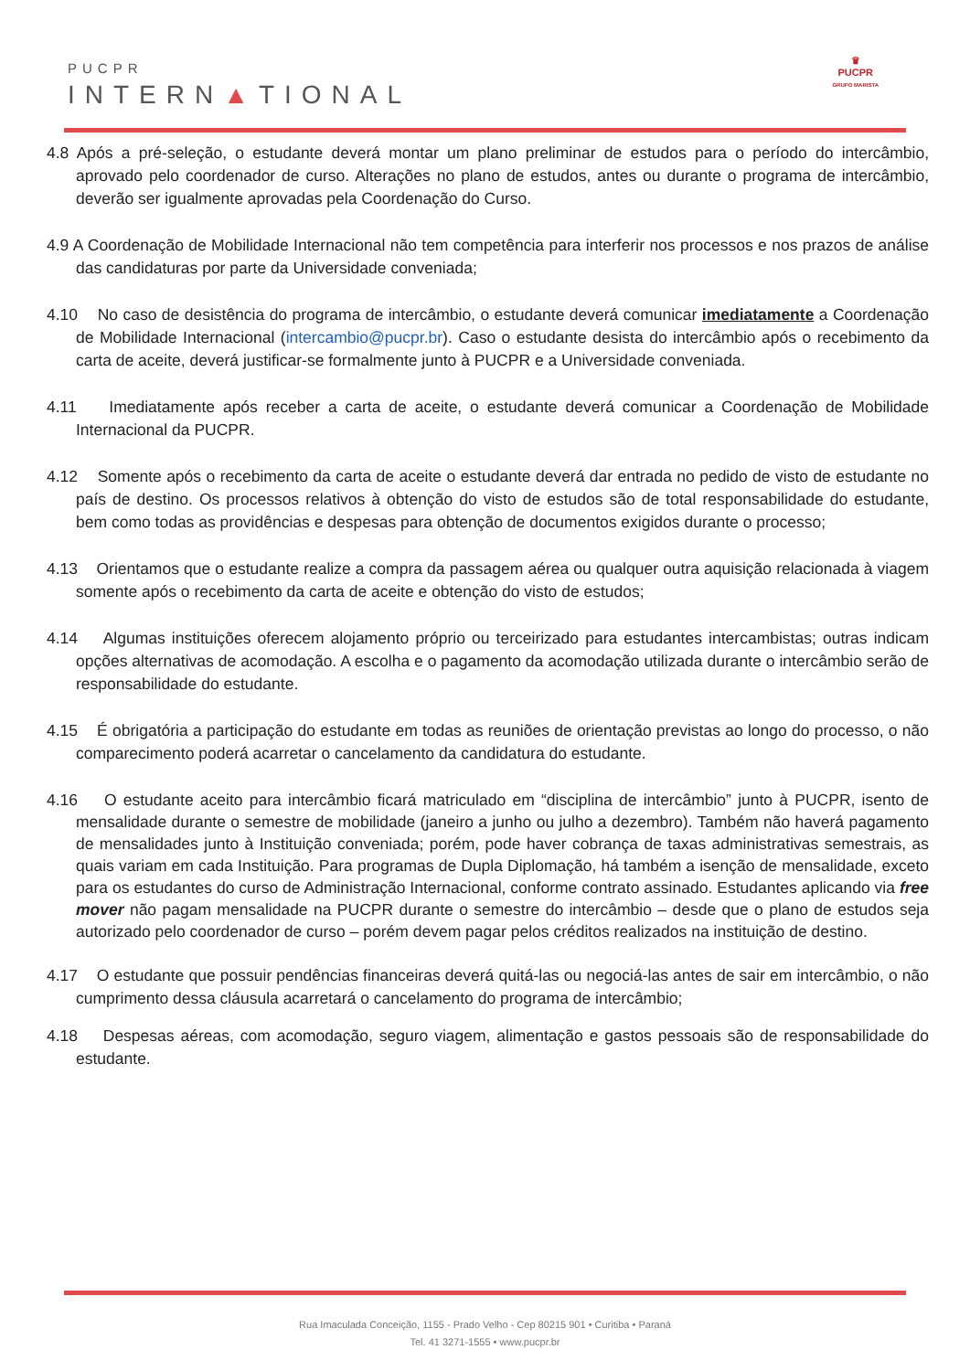PUCPR
INTERN▲TIONAL
♛
PUCPR
GRUPO MARISTA
4.8 Após a pré-seleção, o estudante deverá montar um plano preliminar de estudos para o período do intercâmbio, aprovado pelo coordenador de curso. Alterações no plano de estudos, antes ou durante o programa de intercâmbio, deverão ser igualmente aprovadas pela Coordenação do Curso.
4.9 A Coordenação de Mobilidade Internacional não tem competência para interferir nos processos e nos prazos de análise das candidaturas por parte da Universidade conveniada;
4.10 No caso de desistência do programa de intercâmbio, o estudante deverá comunicar imediatamente a Coordenação de Mobilidade Internacional (intercambio@pucpr.br). Caso o estudante desista do intercâmbio após o recebimento da carta de aceite, deverá justificar-se formalmente junto à PUCPR e a Universidade conveniada.
4.11 Imediatamente após receber a carta de aceite, o estudante deverá comunicar a Coordenação de Mobilidade Internacional da PUCPR.
4.12 Somente após o recebimento da carta de aceite o estudante deverá dar entrada no pedido de visto de estudante no país de destino. Os processos relativos à obtenção do visto de estudos são de total responsabilidade do estudante, bem como todas as providências e despesas para obtenção de documentos exigidos durante o processo;
4.13 Orientamos que o estudante realize a compra da passagem aérea ou qualquer outra aquisição relacionada à viagem somente após o recebimento da carta de aceite e obtenção do visto de estudos;
4.14 Algumas instituições oferecem alojamento próprio ou terceirizado para estudantes intercambistas; outras indicam opções alternativas de acomodação. A escolha e o pagamento da acomodação utilizada durante o intercâmbio serão de responsabilidade do estudante.
4.15 É obrigatória a participação do estudante em todas as reuniões de orientação previstas ao longo do processo, o não comparecimento poderá acarretar o cancelamento da candidatura do estudante.
4.16 O estudante aceito para intercâmbio ficará matriculado em “disciplina de intercâmbio” junto à PUCPR, isento de mensalidade durante o semestre de mobilidade (janeiro a junho ou julho a dezembro). Também não haverá pagamento de mensalidades junto à Instituição conveniada; porém, pode haver cobrança de taxas administrativas semestrais, as quais variam em cada Instituição. Para programas de Dupla Diplomação, há também a isenção de mensalidade, exceto para os estudantes do curso de Administração Internacional, conforme contrato assinado. Estudantes aplicando via free mover não pagam mensalidade na PUCPR durante o semestre do intercâmbio – desde que o plano de estudos seja autorizado pelo coordenador de curso – porém devem pagar pelos créditos realizados na instituição de destino.
4.17 O estudante que possuir pendências financeiras deverá quitá-las ou negociá-las antes de sair em intercâmbio, o não cumprimento dessa cláusula acarretará o cancelamento do programa de intercâmbio;
4.18 Despesas aéreas, com acomodação, seguro viagem, alimentação e gastos pessoais são de responsabilidade do estudante.
Rua Imaculada Conceição, 1155 - Prado Velho - Cep 80215 901 • Curitiba • Paraná
Tel. 41 3271-1555 • www.pucpr.br